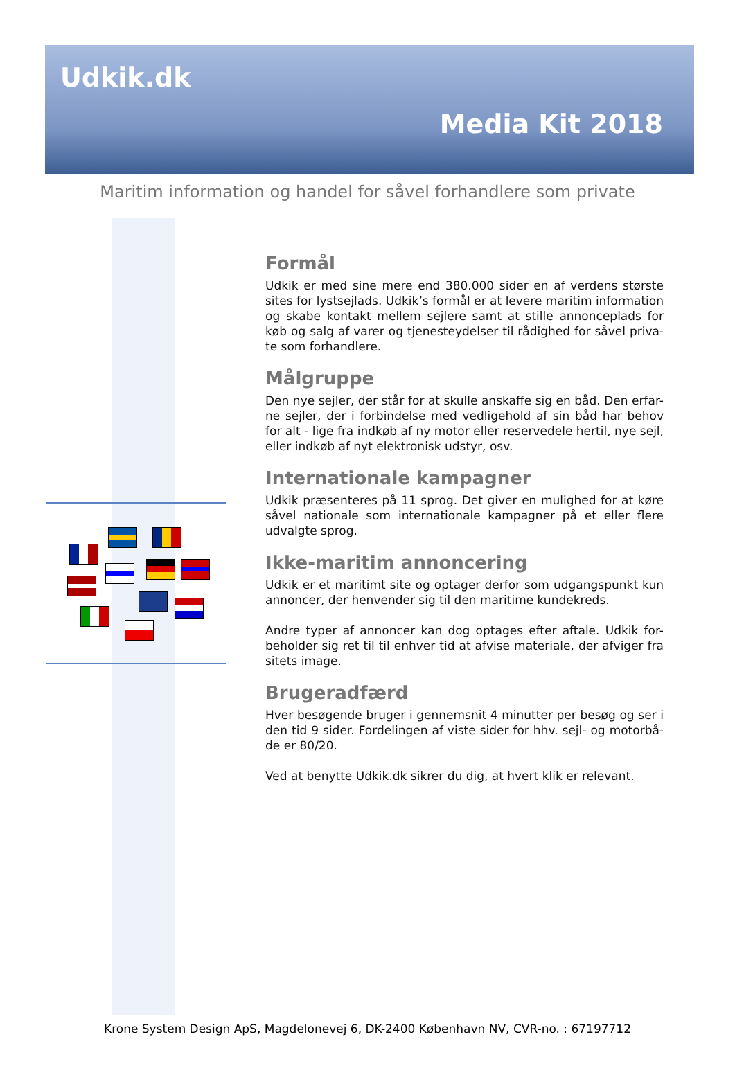Udkik.dk
Media Kit 2018
Maritim information og handel for såvel forhandlere som private
Formål
Udkik er med sine mere end 380.000 sider en af verdens største sites for lystsejlads. Udkik’s formål er at levere maritim information og skabe kontakt mellem sejlere samt at stille annonceplads for køb og salg af varer og tjenesteydelser til rådighed for såvel priva-te som forhandlere.
Målgruppe
Den nye sejler, der står for at skulle anskaffe sig en båd. Den erfar-ne sejler, der i forbindelse med vedligehold af sin båd har behov for alt - lige fra indkøb af ny motor eller reservedele hertil, nye sejl, eller indkøb af nyt elektronisk udstyr, osv.
Internationale kampagner
Udkik præsenteres på 11 sprog. Det giver en mulighed for at køre såvel nationale som internationale kampagner på et eller flere udvalgte sprog.
Ikke-maritim annoncering
Udkik er et maritimt site og optager derfor som udgangspunkt kun annoncer, der henvender sig til den maritime kundekreds.
Andre typer af annoncer kan dog optages efter aftale. Udkik for-beholder sig ret til til enhver tid at afvise materiale, der afviger fra sitets image.
Brugeradfærd
Hver besøgende bruger i gennemsnit 4 minutter per besøg og ser i den tid 9 sider. Fordelingen af viste sider for hhv. sejl- og motorbå-de er 80/20.
Ved at benytte Udkik.dk sikrer du dig, at hvert klik er relevant.
Krone System Design ApS, Magdelonevej 6, DK-2400 København NV, CVR-no. : 67197712